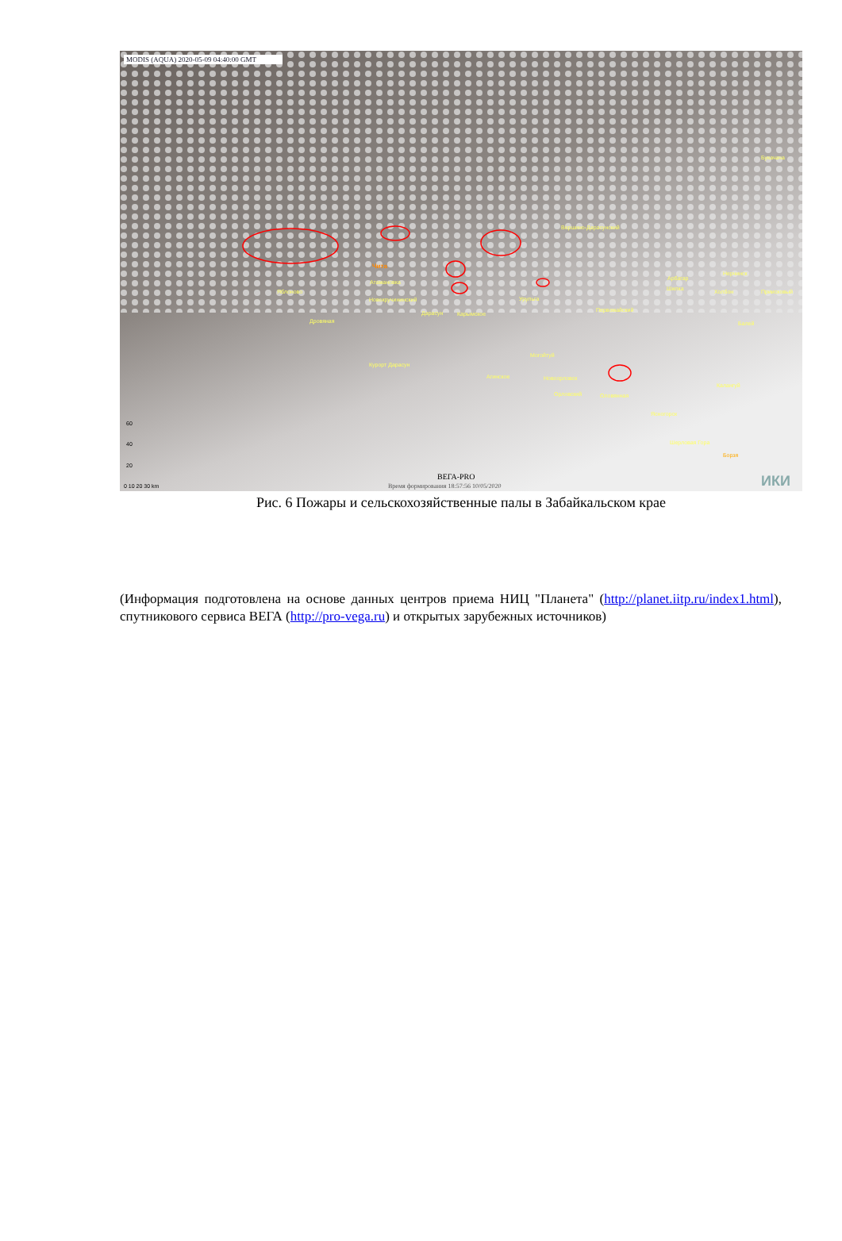MODIS (AQUA) 2020-05-09 04:40:00 GMT
Букачача
Вершино-Дарасунский
Чита
Атамановка
Яблоново
Новокручининский
Дарасун
Карымское
Дровяная
Урульга
Первомайский
Арбагар
Нерчинск
Шилка
Холбон
Приисковый
Балей
Могойтуй
Курорт Дарасун
Агинское
Новоорловск
Орловский
Оловянная
Калангуй
Ясногорск
Шерловая Гора
Борзя
60
40
20
0 10 20 30 km
ВЕГА-PRO
Время формирования 18:57:56 10/05/2020
ИКИ
Рис. 6 Пожары и сельскохозяйственные палы в Забайкальском крае
(Информация подготовлена на основе данных центров приема НИЦ "Планета" (http://planet.iitp.ru/index1.html), спутникового сервиса ВЕГА (http://pro-vega.ru) и открытых зарубежных источников)